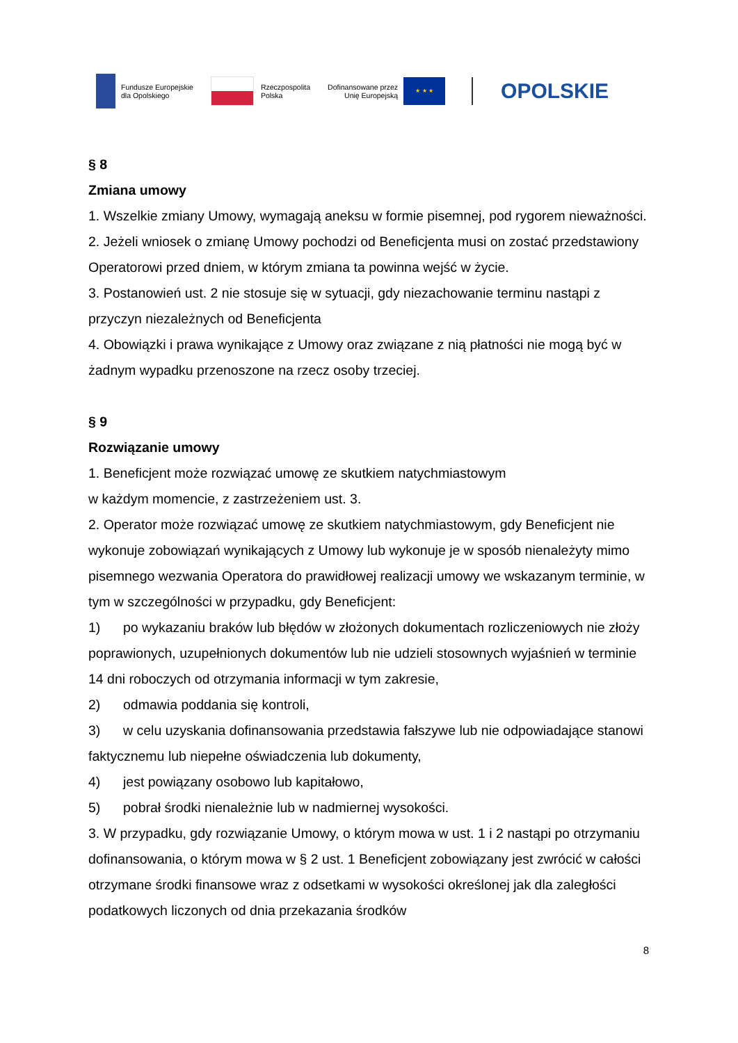Fundusze Europejskie
dla Opolskiego
Rzeczpospolita
Polska
Dofinansowane przez
Unię Europejską
★ ★ ★
OPOLSKIE
§ 8
Zmiana umowy
1. Wszelkie zmiany Umowy, wymagają aneksu w formie pisemnej, pod rygorem nieważności.
2. Jeżeli wniosek o zmianę Umowy pochodzi od Beneficjenta musi on zostać przedstawiony Operatorowi przed dniem, w którym zmiana ta powinna wejść w życie.
3. Postanowień ust. 2 nie stosuje się w sytuacji, gdy niezachowanie terminu nastąpi z przyczyn niezależnych od Beneficjenta
4. Obowiązki i prawa wynikające z Umowy oraz związane z nią płatności nie mogą być w żadnym wypadku przenoszone na rzecz osoby trzeciej.
§ 9
Rozwiązanie umowy
1. Beneficjent może rozwiązać umowę ze skutkiem natychmiastowym
w każdym momencie, z zastrzeżeniem ust. 3.
2. Operator może rozwiązać umowę ze skutkiem natychmiastowym, gdy Beneficjent nie wykonuje zobowiązań wynikających z Umowy lub wykonuje je w sposób nienależyty mimo pisemnego wezwania Operatora do prawidłowej realizacji umowy we wskazanym terminie, w tym w szczególności w przypadku, gdy Beneficjent:
1) po wykazaniu braków lub błędów w złożonych dokumentach rozliczeniowych nie złoży poprawionych, uzupełnionych dokumentów lub nie udzieli stosownych wyjaśnień w terminie 14 dni roboczych od otrzymania informacji w tym zakresie,
2) odmawia poddania się kontroli,
3) w celu uzyskania dofinansowania przedstawia fałszywe lub nie odpowiadające stanowi faktycznemu lub niepełne oświadczenia lub dokumenty,
4) jest powiązany osobowo lub kapitałowo,
5) pobrał środki nienależnie lub w nadmiernej wysokości.
3. W przypadku, gdy rozwiązanie Umowy, o którym mowa w ust. 1 i 2 nastąpi po otrzymaniu dofinansowania, o którym mowa w § 2 ust. 1 Beneficjent zobowiązany jest zwrócić w całości otrzymane środki finansowe wraz z odsetkami w wysokości określonej jak dla zaległości podatkowych liczonych od dnia przekazania środków
8